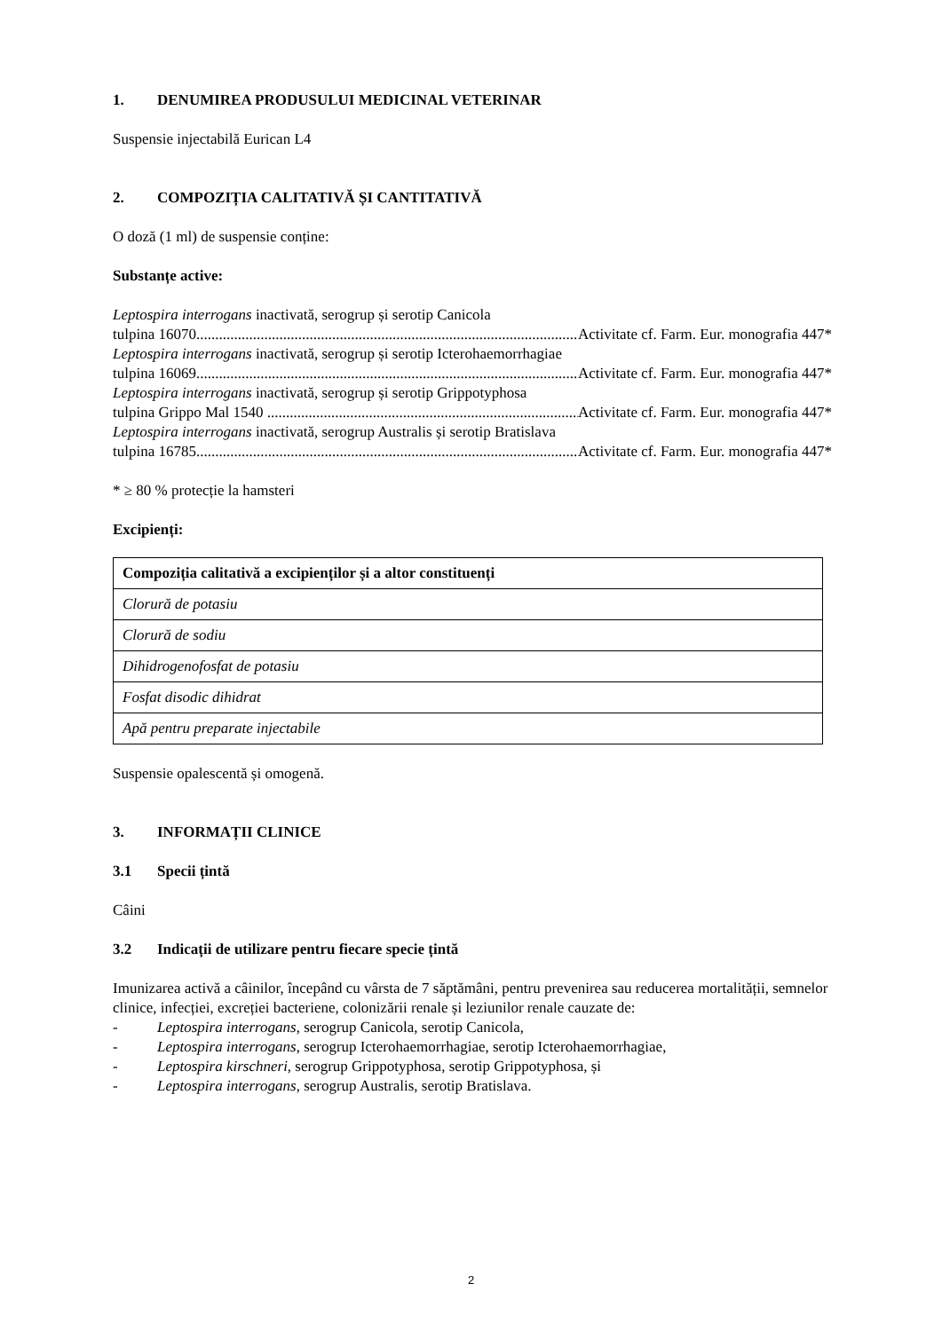1. DENUMIREA PRODUSULUI MEDICINAL VETERINAR
Suspensie injectabilă Eurican L4
2. COMPOZIȚIA CALITATIVĂ ȘI CANTITATIVĂ
O doză (1 ml) de suspensie conține:
Substanțe active:
Leptospira interrogans inactivată, serogrup și serotip Canicola
tulpina 16070.......................................................................................................... Activitate cf. Farm. Eur. monografia 447*
Leptospira interrogans inactivată, serogrup și serotip Icterohaemorrhagiae
tulpina 16069.......................................................................................................... Activitate cf. Farm. Eur. monografia 447*
Leptospira interrogans inactivată, serogrup și serotip Grippotyphosa
tulpina Grippo Mal 1540 .......................................................................................... Activitate cf. Farm. Eur. monografia 447*
Leptospira interrogans inactivată, serogrup Australis și serotip Bratislava
tulpina 16785.......................................................................................................... Activitate cf. Farm. Eur. monografia 447*
* ≥ 80 % protecție la hamsteri
Excipienți:
| Compoziția calitativă a excipienților și a altor constituenți |
| --- |
| Clorură de potasiu |
| Clorură de sodiu |
| Dihidrogenofosfat de potasiu |
| Fosfat disodic dihidrat |
| Apă pentru preparate injectabile |
Suspensie opalescentă și omogenă.
3. INFORMAȚII CLINICE
3.1 Specii țintă
Câini
3.2 Indicații de utilizare pentru fiecare specie țintă
Imunizarea activă a câinilor, începând cu vârsta de 7 săptămâni, pentru prevenirea sau reducerea mortalității, semnelor clinice, infecției, excreției bacteriene, colonizării renale și leziunilor renale cauzate de:
- Leptospira interrogans, serogrup Canicola, serotip Canicola,
- Leptospira interrogans, serogrup Icterohaemorrhagiae, serotip Icterohaemorrhagiae,
- Leptospira kirschneri, serogrup Grippotyphosa, serotip Grippotyphosa, și
- Leptospira interrogans, serogrup Australis, serotip Bratislava.
2